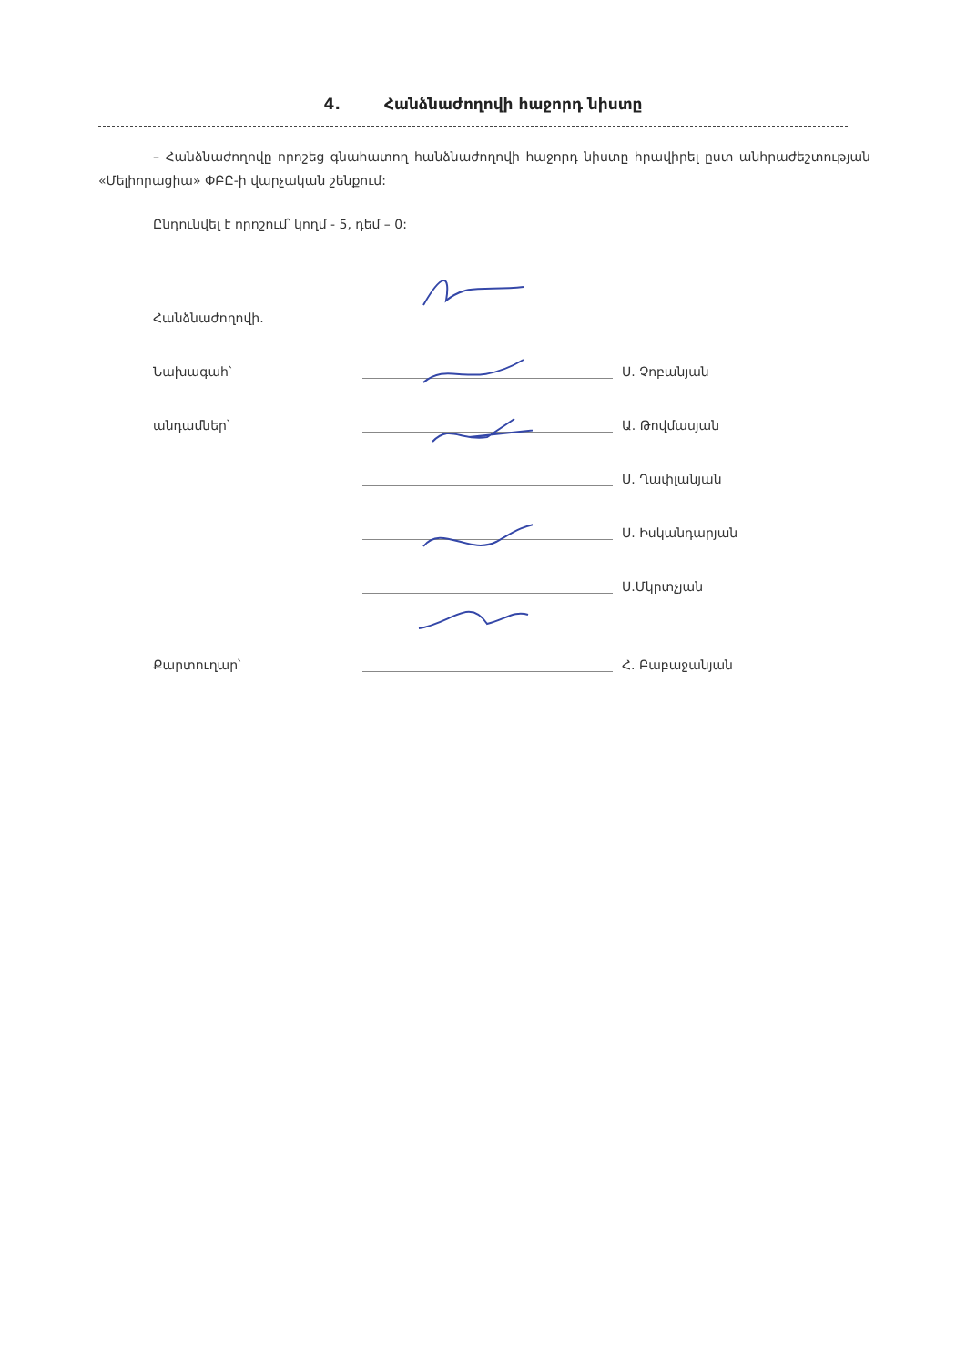4. Հանձնաժողովի հաջորդ նիստը
– Հանձնաժողովը որոշեց գնահատող հանձնաժողովի հաջորդ նիստը հրավիրել ըստ անհրաժեշտության «Մելիորացիա» ՓԲԸ-ի վարչական շենքում:
Ընդունվել է որոշում՝ կողմ - 5, դեմ – 0:
| Հանձնաժողովի. | | |
| Նախագահ՝ | | Ս. Չոբանյան |
| անդամներ՝ | | Ա. Թովմասյան |
| | | Ս. Ղափլանյան |
| | | Ս. Իսկանդարյան |
| | | Ս.Մկրտչյան |
| Քարտուղար՝ | | Հ. Բաբաջանյան |